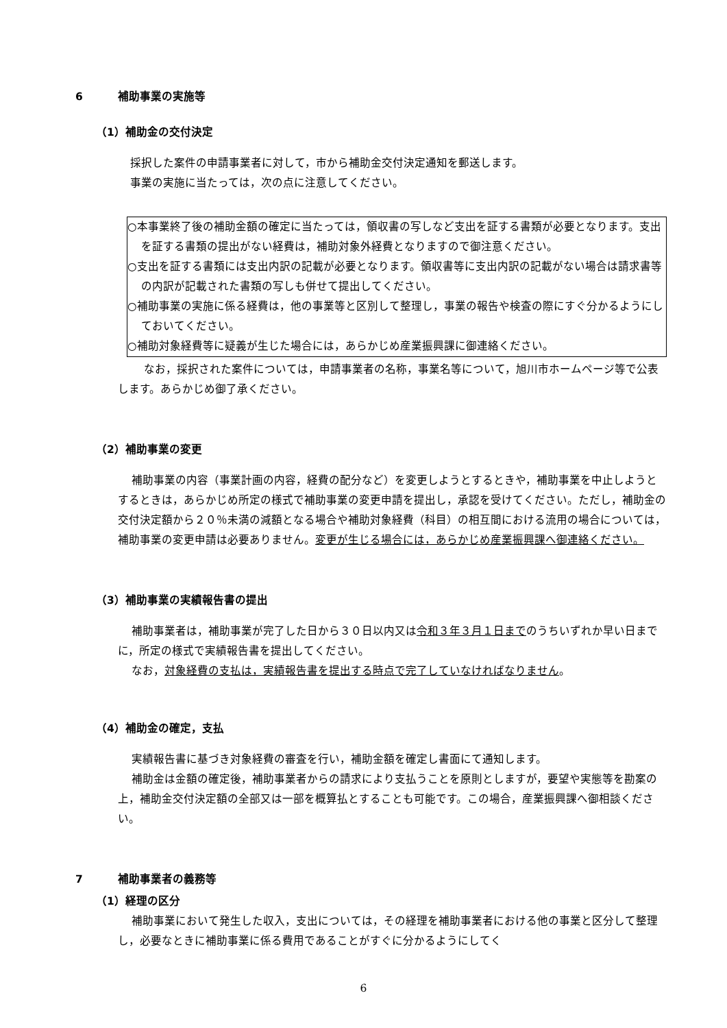6 補助事業の実施等
（1）補助金の交付決定
採択した案件の申請事業者に対して，市から補助金交付決定通知を郵送します。
事業の実施に当たっては，次の点に注意してください。
○本事業終了後の補助金額の確定に当たっては，領収書の写しなど支出を証する書類が必要となります。支出を証する書類の提出がない経費は，補助対象外経費となりますので御注意ください。
○支出を証する書類には支出内訳の記載が必要となります。領収書等に支出内訳の記載がない場合は請求書等の内訳が記載された書類の写しも併せて提出してください。
○補助事業の実施に係る経費は，他の事業等と区別して整理し，事業の報告や検査の際にすぐ分かるようにしておいてください。
○補助対象経費等に疑義が生じた場合には，あらかじめ産業振興課に御連絡ください。
なお，採択された案件については，申請事業者の名称，事業名等について，旭川市ホームページ等で公表します。あらかじめ御了承ください。
（2）補助事業の変更
補助事業の内容（事業計画の内容，経費の配分など）を変更しようとするときや，補助事業を中止しようとするときは，あらかじめ所定の様式で補助事業の変更申請を提出し，承認を受けてください。ただし，補助金の交付決定額から２０％未満の減額となる場合や補助対象経費（科目）の相互間における流用の場合については，補助事業の変更申請は必要ありません。変更が生じる場合には，あらかじめ産業振興課へ御連絡ください。
（3）補助事業の実績報告書の提出
補助事業者は，補助事業が完了した日から３０日以内又は令和３年３月１日までのうちいずれか早い日までに，所定の様式で実績報告書を提出してください。
なお，対象経費の支払は，実績報告書を提出する時点で完了していなければなりません。
（4）補助金の確定，支払
実績報告書に基づき対象経費の審査を行い，補助金額を確定し書面にて通知します。
補助金は金額の確定後，補助事業者からの請求により支払うことを原則としますが，要望や実態等を勘案の上，補助金交付決定額の全部又は一部を概算払とすることも可能です。この場合，産業振興課へ御相談ください。
7 補助事業者の義務等
（1）経理の区分
補助事業において発生した収入，支出については，その経理を補助事業者における他の事業と区分して整理し，必要なときに補助事業に係る費用であることがすぐに分かるようにしてく
6